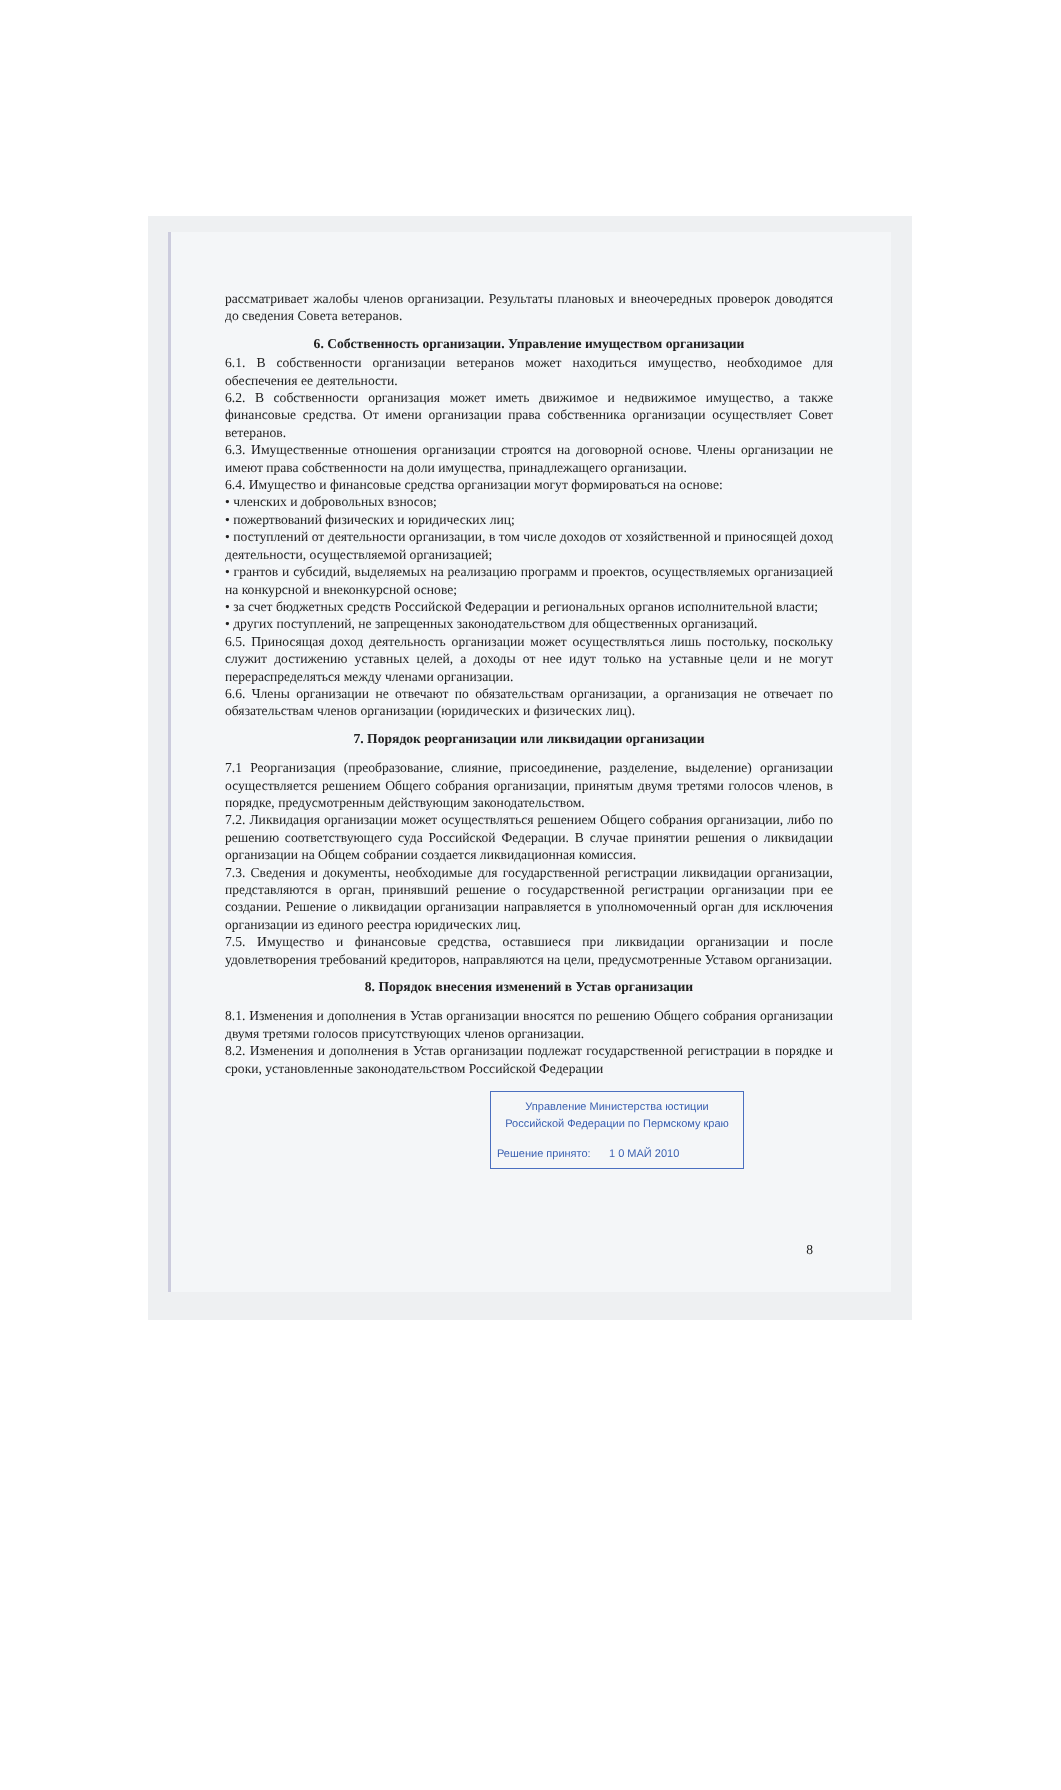рассматривает жалобы членов организации. Результаты плановых и внеочередных проверок доводятся до сведения Совета ветеранов.
6. Собственность организации. Управление имуществом организации
6.1. В собственности организации ветеранов может находиться имущество, необходимое для обеспечения ее деятельности.
6.2. В собственности организация может иметь движимое и недвижимое имущество, а также финансовые средства. От имени организации права собственника организации осуществляет Совет ветеранов.
6.3. Имущественные отношения организации строятся на договорной основе. Члены организации не имеют права собственности на доли имущества, принадлежащего организации.
6.4. Имущество и финансовые средства организации могут формироваться на основе:
• членских и добровольных взносов;
• пожертвований физических и юридических лиц;
• поступлений от деятельности организации, в том числе доходов от хозяйственной и приносящей доход деятельности, осуществляемой организацией;
• грантов и субсидий, выделяемых на реализацию программ и проектов, осуществляемых организацией на конкурсной и внеконкурсной основе;
• за счет бюджетных средств Российской Федерации и региональных органов исполнительной власти;
• других поступлений, не запрещенных законодательством для общественных организаций.
6.5. Приносящая доход деятельность организации может осуществляться лишь постольку, поскольку служит достижению уставных целей, а доходы от нее идут только на уставные цели и не могут перераспределяться между членами организации.
6.6. Члены организации не отвечают по обязательствам организации, а организация не отвечает по обязательствам членов организации (юридических и физических лиц).
7. Порядок реорганизации или ликвидации организации
7.1 Реорганизация (преобразование, слияние, присоединение, разделение, выделение) организации осуществляется решением Общего собрания организации, принятым двумя третями голосов членов, в порядке, предусмотренным действующим законодательством.
7.2. Ликвидация организации может осуществляться решением Общего собрания организации, либо по решению соответствующего суда Российской Федерации. В случае принятии решения о ликвидации организации на Общем собрании создается ликвидационная комиссия.
7.3. Сведения и документы, необходимые для государственной регистрации ликвидации организации, представляются в орган, принявший решение о государственной регистрации организации при ее создании. Решение о ликвидации организации направляется в уполномоченный орган для исключения организации из единого реестра юридических лиц.
7.5. Имущество и финансовые средства, оставшиеся при ликвидации организации и после удовлетворения требований кредиторов, направляются на цели, предусмотренные Уставом организации.
8. Порядок внесения изменений в Устав организации
8.1. Изменения и дополнения в Устав организации вносятся по решению Общего собрания организации двумя третями голосов присутствующих членов организации.
8.2. Изменения и дополнения в Устав организации подлежат государственной регистрации в порядке и сроки, установленные законодательством Российской Федерации
Управление Министерства юстиции Российской Федерации по Пермскому краю
Решение принято: 1 0 МАЙ 2010
8